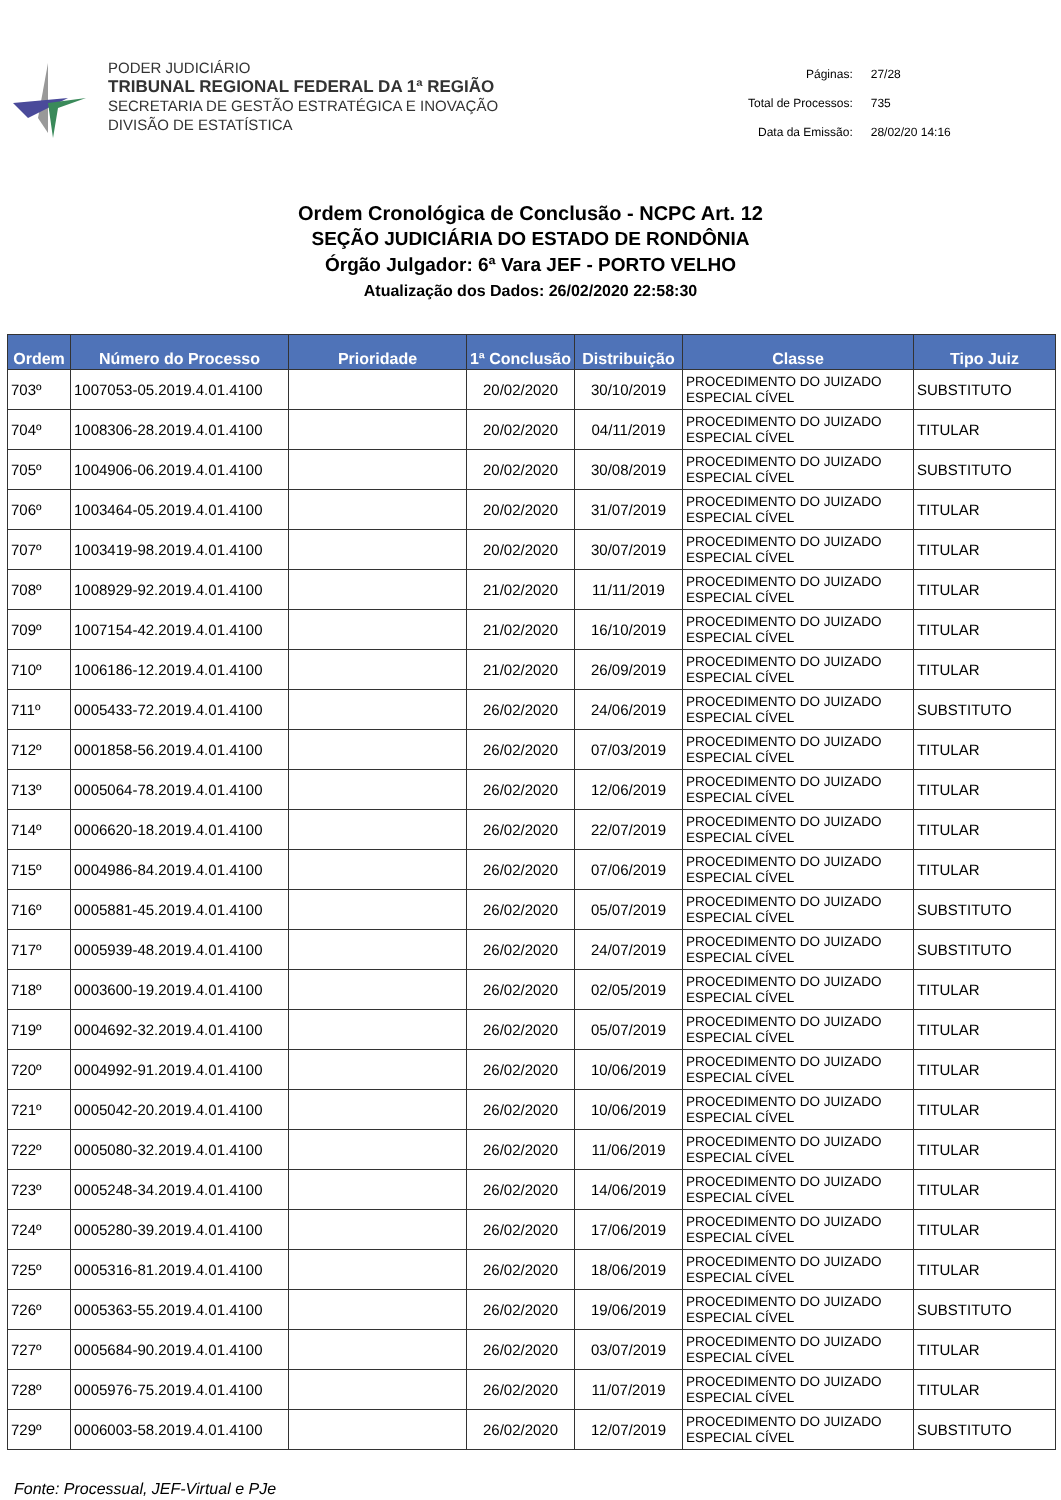PODER JUDICIÁRIO
TRIBUNAL REGIONAL FEDERAL DA 1ª REGIÃO
SECRETARIA DE GESTÃO ESTRATÉGICA E INOVAÇÃO
DIVISÃO DE ESTATÍSTICA
| Páginas: | 27/28 |
| Total de Processos: | 735 |
| Data da Emissão: | 28/02/20 14:16 |
Ordem Cronológica de Conclusão - NCPC Art. 12
SEÇÃO JUDICIÁRIA DO ESTADO DE RONDÔNIA
Órgão Julgador: 6ª Vara JEF - PORTO VELHO
Atualização dos Dados: 26/02/2020 22:58:30
| Ordem | Número do Processo | Prioridade | 1ª Conclusão | Distribuição | Classe | Tipo Juiz |
| --- | --- | --- | --- | --- | --- | --- |
| 703º | 1007053-05.2019.4.01.4100 | | 20/02/2020 | 30/10/2019 | PROCEDIMENTO DO JUIZADO ESPECIAL CÍVEL | SUBSTITUTO |
| 704º | 1008306-28.2019.4.01.4100 | | 20/02/2020 | 04/11/2019 | PROCEDIMENTO DO JUIZADO ESPECIAL CÍVEL | TITULAR |
| 705º | 1004906-06.2019.4.01.4100 | | 20/02/2020 | 30/08/2019 | PROCEDIMENTO DO JUIZADO ESPECIAL CÍVEL | SUBSTITUTO |
| 706º | 1003464-05.2019.4.01.4100 | | 20/02/2020 | 31/07/2019 | PROCEDIMENTO DO JUIZADO ESPECIAL CÍVEL | TITULAR |
| 707º | 1003419-98.2019.4.01.4100 | | 20/02/2020 | 30/07/2019 | PROCEDIMENTO DO JUIZADO ESPECIAL CÍVEL | TITULAR |
| 708º | 1008929-92.2019.4.01.4100 | | 21/02/2020 | 11/11/2019 | PROCEDIMENTO DO JUIZADO ESPECIAL CÍVEL | TITULAR |
| 709º | 1007154-42.2019.4.01.4100 | | 21/02/2020 | 16/10/2019 | PROCEDIMENTO DO JUIZADO ESPECIAL CÍVEL | TITULAR |
| 710º | 1006186-12.2019.4.01.4100 | | 21/02/2020 | 26/09/2019 | PROCEDIMENTO DO JUIZADO ESPECIAL CÍVEL | TITULAR |
| 711º | 0005433-72.2019.4.01.4100 | | 26/02/2020 | 24/06/2019 | PROCEDIMENTO DO JUIZADO ESPECIAL CÍVEL | SUBSTITUTO |
| 712º | 0001858-56.2019.4.01.4100 | | 26/02/2020 | 07/03/2019 | PROCEDIMENTO DO JUIZADO ESPECIAL CÍVEL | TITULAR |
| 713º | 0005064-78.2019.4.01.4100 | | 26/02/2020 | 12/06/2019 | PROCEDIMENTO DO JUIZADO ESPECIAL CÍVEL | TITULAR |
| 714º | 0006620-18.2019.4.01.4100 | | 26/02/2020 | 22/07/2019 | PROCEDIMENTO DO JUIZADO ESPECIAL CÍVEL | TITULAR |
| 715º | 0004986-84.2019.4.01.4100 | | 26/02/2020 | 07/06/2019 | PROCEDIMENTO DO JUIZADO ESPECIAL CÍVEL | TITULAR |
| 716º | 0005881-45.2019.4.01.4100 | | 26/02/2020 | 05/07/2019 | PROCEDIMENTO DO JUIZADO ESPECIAL CÍVEL | SUBSTITUTO |
| 717º | 0005939-48.2019.4.01.4100 | | 26/02/2020 | 24/07/2019 | PROCEDIMENTO DO JUIZADO ESPECIAL CÍVEL | SUBSTITUTO |
| 718º | 0003600-19.2019.4.01.4100 | | 26/02/2020 | 02/05/2019 | PROCEDIMENTO DO JUIZADO ESPECIAL CÍVEL | TITULAR |
| 719º | 0004692-32.2019.4.01.4100 | | 26/02/2020 | 05/07/2019 | PROCEDIMENTO DO JUIZADO ESPECIAL CÍVEL | TITULAR |
| 720º | 0004992-91.2019.4.01.4100 | | 26/02/2020 | 10/06/2019 | PROCEDIMENTO DO JUIZADO ESPECIAL CÍVEL | TITULAR |
| 721º | 0005042-20.2019.4.01.4100 | | 26/02/2020 | 10/06/2019 | PROCEDIMENTO DO JUIZADO ESPECIAL CÍVEL | TITULAR |
| 722º | 0005080-32.2019.4.01.4100 | | 26/02/2020 | 11/06/2019 | PROCEDIMENTO DO JUIZADO ESPECIAL CÍVEL | TITULAR |
| 723º | 0005248-34.2019.4.01.4100 | | 26/02/2020 | 14/06/2019 | PROCEDIMENTO DO JUIZADO ESPECIAL CÍVEL | TITULAR |
| 724º | 0005280-39.2019.4.01.4100 | | 26/02/2020 | 17/06/2019 | PROCEDIMENTO DO JUIZADO ESPECIAL CÍVEL | TITULAR |
| 725º | 0005316-81.2019.4.01.4100 | | 26/02/2020 | 18/06/2019 | PROCEDIMENTO DO JUIZADO ESPECIAL CÍVEL | TITULAR |
| 726º | 0005363-55.2019.4.01.4100 | | 26/02/2020 | 19/06/2019 | PROCEDIMENTO DO JUIZADO ESPECIAL CÍVEL | SUBSTITUTO |
| 727º | 0005684-90.2019.4.01.4100 | | 26/02/2020 | 03/07/2019 | PROCEDIMENTO DO JUIZADO ESPECIAL CÍVEL | TITULAR |
| 728º | 0005976-75.2019.4.01.4100 | | 26/02/2020 | 11/07/2019 | PROCEDIMENTO DO JUIZADO ESPECIAL CÍVEL | TITULAR |
| 729º | 0006003-58.2019.4.01.4100 | | 26/02/2020 | 12/07/2019 | PROCEDIMENTO DO JUIZADO ESPECIAL CÍVEL | SUBSTITUTO |
Fonte: Processual, JEF-Virtual e PJe